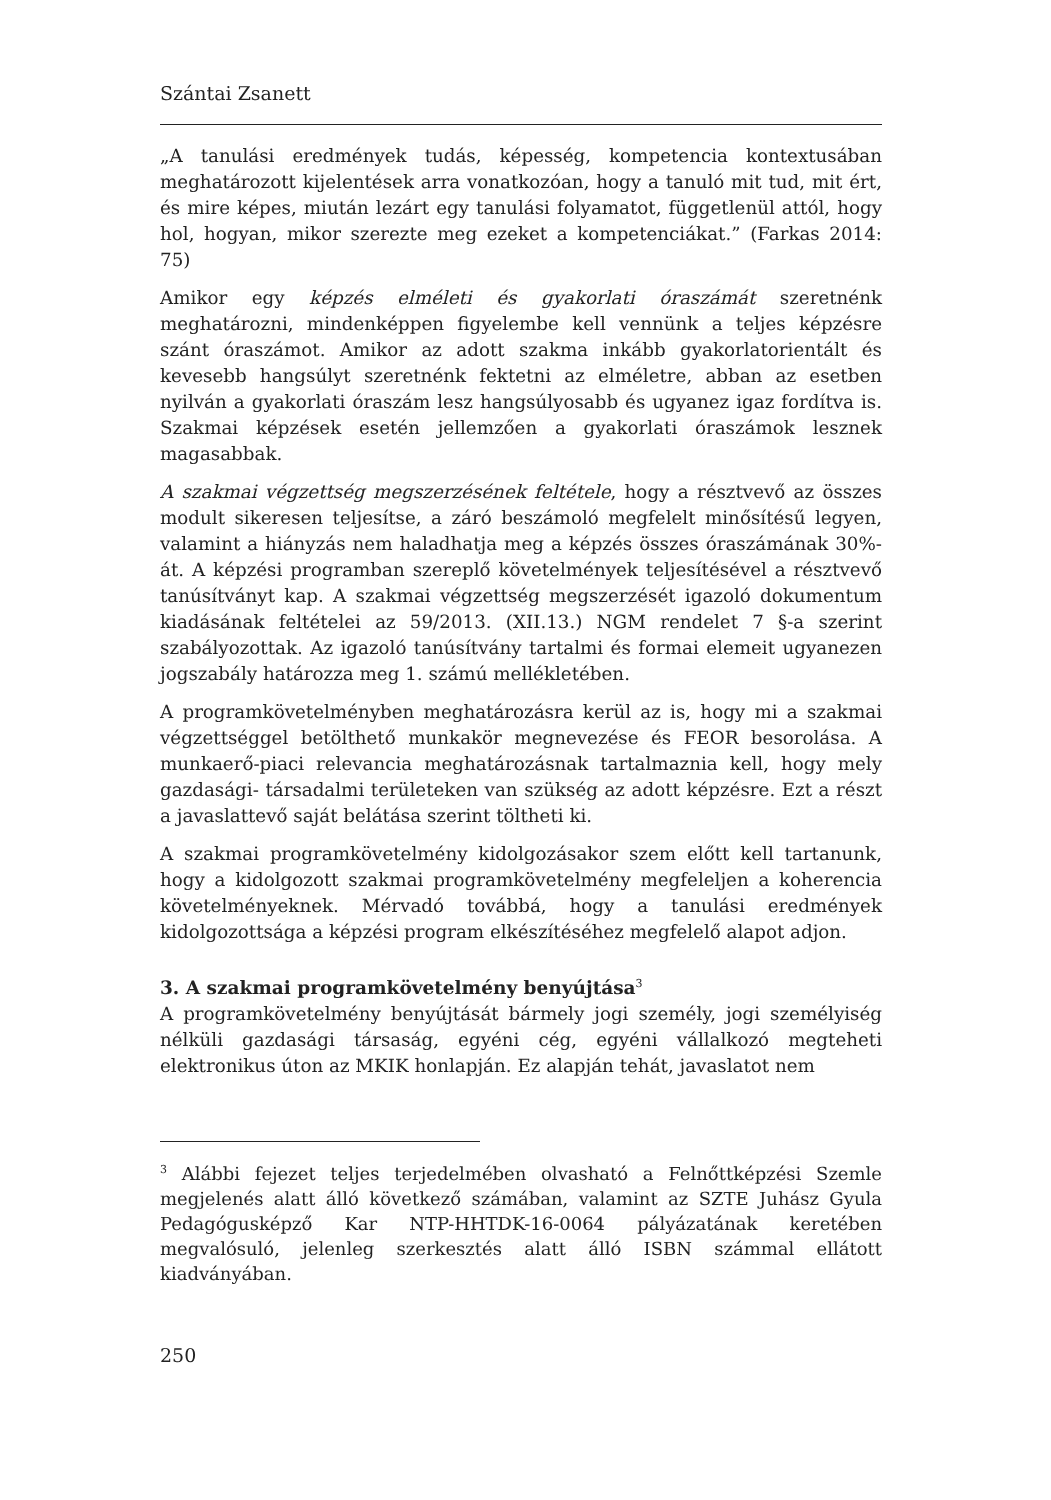Szántai Zsanett
„A tanulási eredmények tudás, képesség, kompetencia kontextusában meghatározott kijelentések arra vonatkozóan, hogy a tanuló mit tud, mit ért, és mire képes, miután lezárt egy tanulási folyamatot, függetlenül attól, hogy hol, hogyan, mikor szerezte meg ezeket a kompetenciákat.” (Farkas 2014: 75)
Amikor egy képzés elméleti és gyakorlati óraszámát szeretnénk meghatározni, mindenképpen figyelembe kell vennünk a teljes képzésre szánt óraszámot. Amikor az adott szakma inkább gyakorlatorientált és kevesebb hangsúlyt szeretnénk fektetni az elméletre, abban az esetben nyilván a gyakorlati óraszám lesz hangsúlyosabb és ugyanez igaz fordítva is. Szakmai képzések esetén jellemzően a gyakorlati óraszámok lesznek magasabbak.
A szakmai végzettség megszerzésének feltétele, hogy a résztvevő az összes modult sikeresen teljesítse, a záró beszámoló megfelelt minősítésű legyen, valamint a hiányzás nem haladhatja meg a képzés összes óraszámának 30%-át. A képzési programban szereplő követelmények teljesítésével a résztvevő tanúsítványt kap. A szakmai végzettség megszerzését igazoló dokumentum kiadásának feltételei az 59/2013. (XII.13.) NGM rendelet 7 §-a szerint szabályozottak. Az igazoló tanúsítvány tartalmi és formai elemeit ugyanezen jogszabály határozza meg 1. számú mellékletében.
A programkövetelményben meghatározásra kerül az is, hogy mi a szakmai végzettséggel betölthető munkakör megnevezése és FEOR besorolása. A munkaerő-piaci relevancia meghatározásnak tartalmaznia kell, hogy mely gazdasági- társadalmi területeken van szükség az adott képzésre. Ezt a részt a javaslattevő saját belátása szerint töltheti ki.
A szakmai programkövetelmény kidolgozásakor szem előtt kell tartanunk, hogy a kidolgozott szakmai programkövetelmény megfeleljen a koherencia követelményeknek. Mérvadó továbbá, hogy a tanulási eredmények kidolgozottsága a képzési program elkészítéséhez megfelelő alapot adjon.
3. A szakmai programkövetelmény benyújtása<sup>3</sup>
A programkövetelmény benyújtását bármely jogi személy, jogi személyiség nélküli gazdasági társaság, egyéni cég, egyéni vállalkozó megteheti elektronikus úton az MKIK honlapján. Ez alapján tehát, javaslatot nem
<sup>3</sup> Alábbi fejezet teljes terjedelmében olvasható a Felnőttképzési Szemle megjelenés alatt álló következő számában, valamint az SZTE Juhász Gyula Pedagógusképző Kar NTP-HHTDK-16-0064 pályázatának keretében megvalósuló, jelenleg szerkesztés alatt álló ISBN számmal ellátott kiadványában.
250